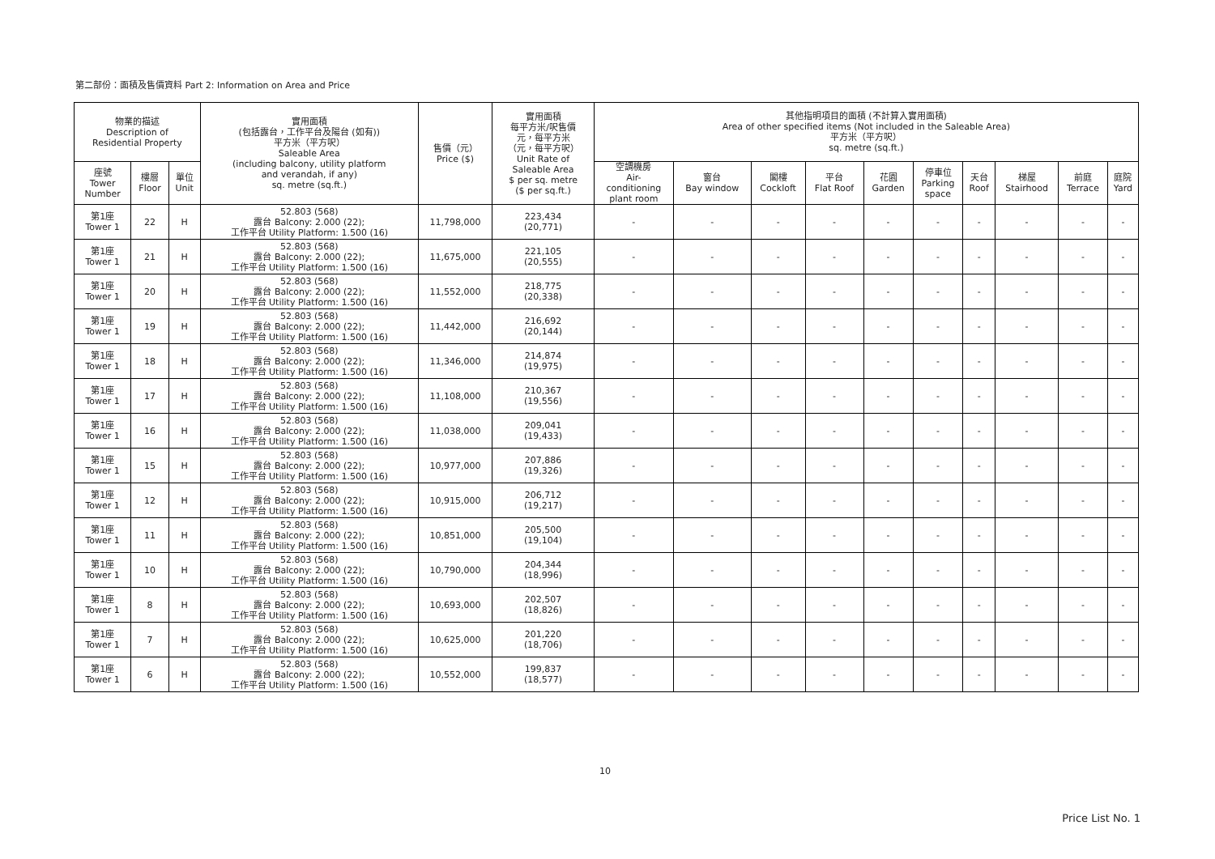第二部份：面積及售價資料 Part 2: Information on Area and Price
| 物業的描述 Description of Residential Property | | | 實用面積 (包括露台，工作平台及陽台 (如有)) 平方米（平方呎） Saleable Area (including balcony, utility platform and verandah, if any) sq. metre (sq.ft.) | 售價（元） Price ($) | 實用面積 每平方米/呎售價 元，每平方米 （元，每平方呎） Unit Rate of Saleable Area $ per sq. metre ($ per sq.ft.) | 其他指明項目的面積 (不計算入實用面積) Area of other specified items (Not included in the Saleable Area) 平方米（平方呎） sq. metre (sq.ft.) | | | | | | | | | |
| --- | --- | --- | --- | --- | --- | --- | --- | --- | --- | --- | --- | --- | --- | --- | --- |
| 座號 Tower Number | 樓層 Floor | 單位 Unit | | | | 空調機房 Air- conditioning plant room | 窗台 Bay window | 閣樓 Cockloft | 平台 Flat Roof | 花園 Garden | 停車位 Parking space | 天台 Roof | 梯屋 Stairhood | 前庭 Terrace | 庭院 Yard |
| 第1座 Tower 1 | 22 | H | 52.803 (568) 露台 Balcony: 2.000 (22); 工作平台 Utility Platform: 1.500 (16) | 11,798,000 | 223,434 (20,771) | - | - | - | - | - | - | - | - | - | - |
| 第1座 Tower 1 | 21 | H | 52.803 (568) 露台 Balcony: 2.000 (22); 工作平台 Utility Platform: 1.500 (16) | 11,675,000 | 221,105 (20,555) | - | - | - | - | - | - | - | - | - | - |
| 第1座 Tower 1 | 20 | H | 52.803 (568) 露台 Balcony: 2.000 (22); 工作平台 Utility Platform: 1.500 (16) | 11,552,000 | 218,775 (20,338) | - | - | - | - | - | - | - | - | - | - |
| 第1座 Tower 1 | 19 | H | 52.803 (568) 露台 Balcony: 2.000 (22); 工作平台 Utility Platform: 1.500 (16) | 11,442,000 | 216,692 (20,144) | - | - | - | - | - | - | - | - | - | - |
| 第1座 Tower 1 | 18 | H | 52.803 (568) 露台 Balcony: 2.000 (22); 工作平台 Utility Platform: 1.500 (16) | 11,346,000 | 214,874 (19,975) | - | - | - | - | - | - | - | - | - | - |
| 第1座 Tower 1 | 17 | H | 52.803 (568) 露台 Balcony: 2.000 (22); 工作平台 Utility Platform: 1.500 (16) | 11,108,000 | 210,367 (19,556) | - | - | - | - | - | - | - | - | - | - |
| 第1座 Tower 1 | 16 | H | 52.803 (568) 露台 Balcony: 2.000 (22); 工作平台 Utility Platform: 1.500 (16) | 11,038,000 | 209,041 (19,433) | - | - | - | - | - | - | - | - | - | - |
| 第1座 Tower 1 | 15 | H | 52.803 (568) 露台 Balcony: 2.000 (22); 工作平台 Utility Platform: 1.500 (16) | 10,977,000 | 207,886 (19,326) | - | - | - | - | - | - | - | - | - | - |
| 第1座 Tower 1 | 12 | H | 52.803 (568) 露台 Balcony: 2.000 (22); 工作平台 Utility Platform: 1.500 (16) | 10,915,000 | 206,712 (19,217) | - | - | - | - | - | - | - | - | - | - |
| 第1座 Tower 1 | 11 | H | 52.803 (568) 露台 Balcony: 2.000 (22); 工作平台 Utility Platform: 1.500 (16) | 10,851,000 | 205,500 (19,104) | - | - | - | - | - | - | - | - | - | - |
| 第1座 Tower 1 | 10 | H | 52.803 (568) 露台 Balcony: 2.000 (22); 工作平台 Utility Platform: 1.500 (16) | 10,790,000 | 204,344 (18,996) | - | - | - | - | - | - | - | - | - | - |
| 第1座 Tower 1 | 8 | H | 52.803 (568) 露台 Balcony: 2.000 (22); 工作平台 Utility Platform: 1.500 (16) | 10,693,000 | 202,507 (18,826) | - | - | - | - | - | - | - | - | - | - |
| 第1座 Tower 1 | 7 | H | 52.803 (568) 露台 Balcony: 2.000 (22); 工作平台 Utility Platform: 1.500 (16) | 10,625,000 | 201,220 (18,706) | - | - | - | - | - | - | - | - | - | - |
| 第1座 Tower 1 | 6 | H | 52.803 (568) 露台 Balcony: 2.000 (22); 工作平台 Utility Platform: 1.500 (16) | 10,552,000 | 199,837 (18,577) | - | - | - | - | - | - | - | - | - | - |
10
Price List No. 1